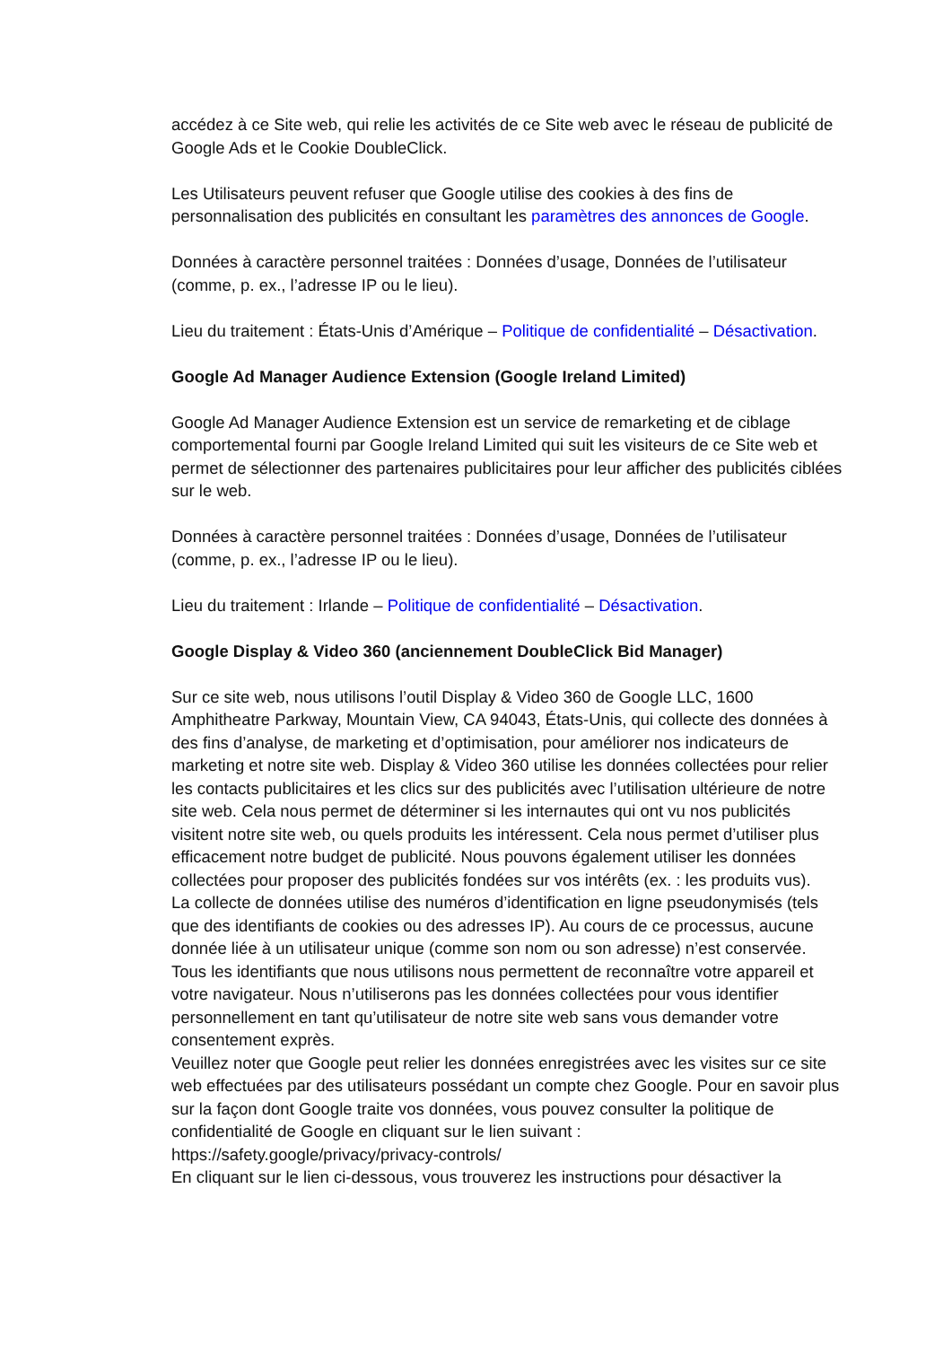accédez à ce Site web, qui relie les activités de ce Site web avec le réseau de publicité de Google Ads et le Cookie DoubleClick.
Les Utilisateurs peuvent refuser que Google utilise des cookies à des fins de personnalisation des publicités en consultant les paramètres des annonces de Google.
Données à caractère personnel traitées : Données d’usage, Données de l’utilisateur (comme, p. ex., l’adresse IP ou le lieu).
Lieu du traitement : États-Unis d’Amérique – Politique de confidentialité – Désactivation.
Google Ad Manager Audience Extension (Google Ireland Limited)
Google Ad Manager Audience Extension est un service de remarketing et de ciblage comportemental fourni par Google Ireland Limited qui suit les visiteurs de ce Site web et permet de sélectionner des partenaires publicitaires pour leur afficher des publicités ciblées sur le web.
Données à caractère personnel traitées : Données d’usage, Données de l’utilisateur (comme, p. ex., l’adresse IP ou le lieu).
Lieu du traitement : Irlande – Politique de confidentialité – Désactivation.
Google Display & Video 360 (anciennement DoubleClick Bid Manager)
Sur ce site web, nous utilisons l’outil Display & Video 360 de Google LLC, 1600 Amphitheatre Parkway, Mountain View, CA 94043, États-Unis, qui collecte des données à des fins d’analyse, de marketing et d’optimisation, pour améliorer nos indicateurs de marketing et notre site web. Display & Video 360 utilise les données collectées pour relier les contacts publicitaires et les clics sur des publicités avec l’utilisation ultérieure de notre site web. Cela nous permet de déterminer si les internautes qui ont vu nos publicités visitent notre site web, ou quels produits les intéressent. Cela nous permet d’utiliser plus efficacement notre budget de publicité. Nous pouvons également utiliser les données collectées pour proposer des publicités fondées sur vos intérêts (ex. : les produits vus).
La collecte de données utilise des numéros d’identification en ligne pseudonymisés (tels que des identifiants de cookies ou des adresses IP). Au cours de ce processus, aucune donnée liée à un utilisateur unique (comme son nom ou son adresse) n’est conservée. Tous les identifiants que nous utilisons nous permettent de reconnaître votre appareil et votre navigateur. Nous n’utiliserons pas les données collectées pour vous identifier personnellement en tant qu’utilisateur de notre site web sans vous demander votre consentement exprès.
Veuillez noter que Google peut relier les données enregistrées avec les visites sur ce site web effectuées par des utilisateurs possédant un compte chez Google. Pour en savoir plus sur la façon dont Google traite vos données, vous pouvez consulter la politique de confidentialité de Google en cliquant sur le lien suivant : https://safety.google/privacy/privacy-controls/
En cliquant sur le lien ci-dessous, vous trouverez les instructions pour désactiver la